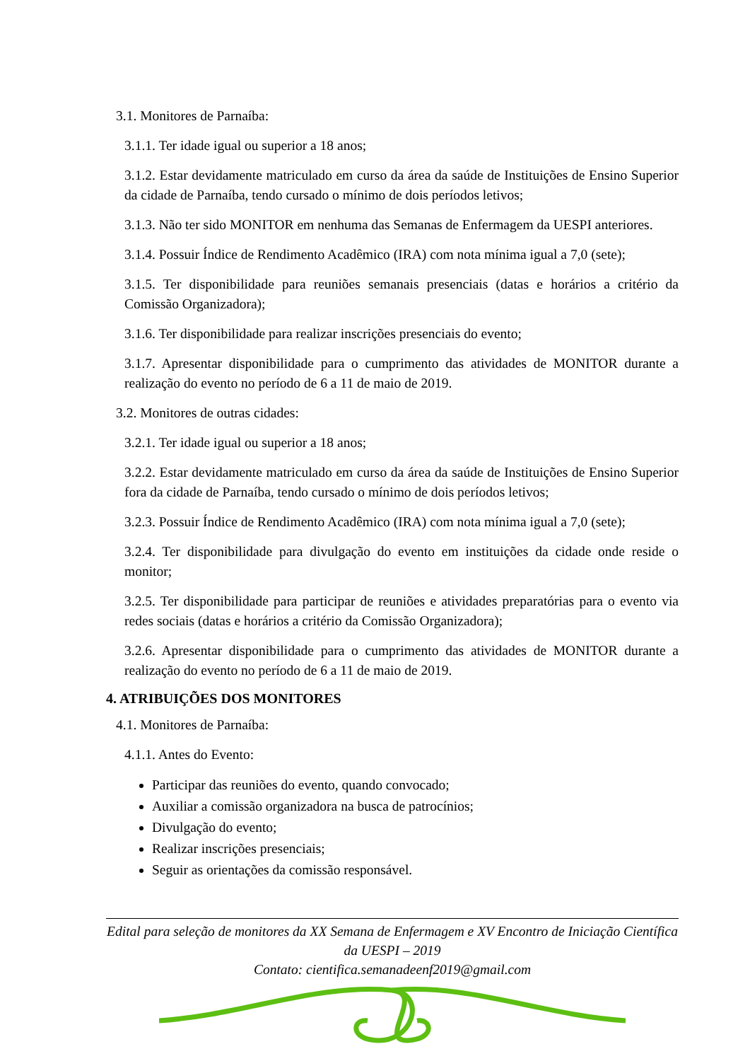3.1. Monitores de Parnaíba:
3.1.1. Ter idade igual ou superior a 18 anos;
3.1.2. Estar devidamente matriculado em curso da área da saúde de Instituições de Ensino Superior da cidade de Parnaíba, tendo cursado o mínimo de dois períodos letivos;
3.1.3. Não ter sido MONITOR em nenhuma das Semanas de Enfermagem da UESPI anteriores.
3.1.4. Possuir Índice de Rendimento Acadêmico (IRA) com nota mínima igual a 7,0 (sete);
3.1.5. Ter disponibilidade para reuniões semanais presenciais (datas e horários a critério da Comissão Organizadora);
3.1.6. Ter disponibilidade para realizar inscrições presenciais do evento;
3.1.7. Apresentar disponibilidade para o cumprimento das atividades de MONITOR durante a realização do evento no período de 6 a 11 de maio de 2019.
3.2. Monitores de outras cidades:
3.2.1. Ter idade igual ou superior a 18 anos;
3.2.2. Estar devidamente matriculado em curso da área da saúde de Instituições de Ensino Superior fora da cidade de Parnaíba, tendo cursado o mínimo de dois períodos letivos;
3.2.3. Possuir Índice de Rendimento Acadêmico (IRA) com nota mínima igual a 7,0 (sete);
3.2.4. Ter disponibilidade para divulgação do evento em instituições da cidade onde reside o monitor;
3.2.5. Ter disponibilidade para participar de reuniões e atividades preparatórias para o evento via redes sociais (datas e horários a critério da Comissão Organizadora);
3.2.6. Apresentar disponibilidade para o cumprimento das atividades de MONITOR durante a realização do evento no período de 6 a 11 de maio de 2019.
4. ATRIBUIÇÕES DOS MONITORES
4.1. Monitores de Parnaíba:
4.1.1. Antes do Evento:
Participar das reuniões do evento, quando convocado;
Auxiliar a comissão organizadora na busca de patrocínios;
Divulgação do evento;
Realizar inscrições presenciais;
Seguir as orientações da comissão responsável.
Edital para seleção de monitores da XX Semana de Enfermagem e XV Encontro de Iniciação Científica da UESPI – 2019
Contato: cientifica.semanadeenf2019@gmail.com